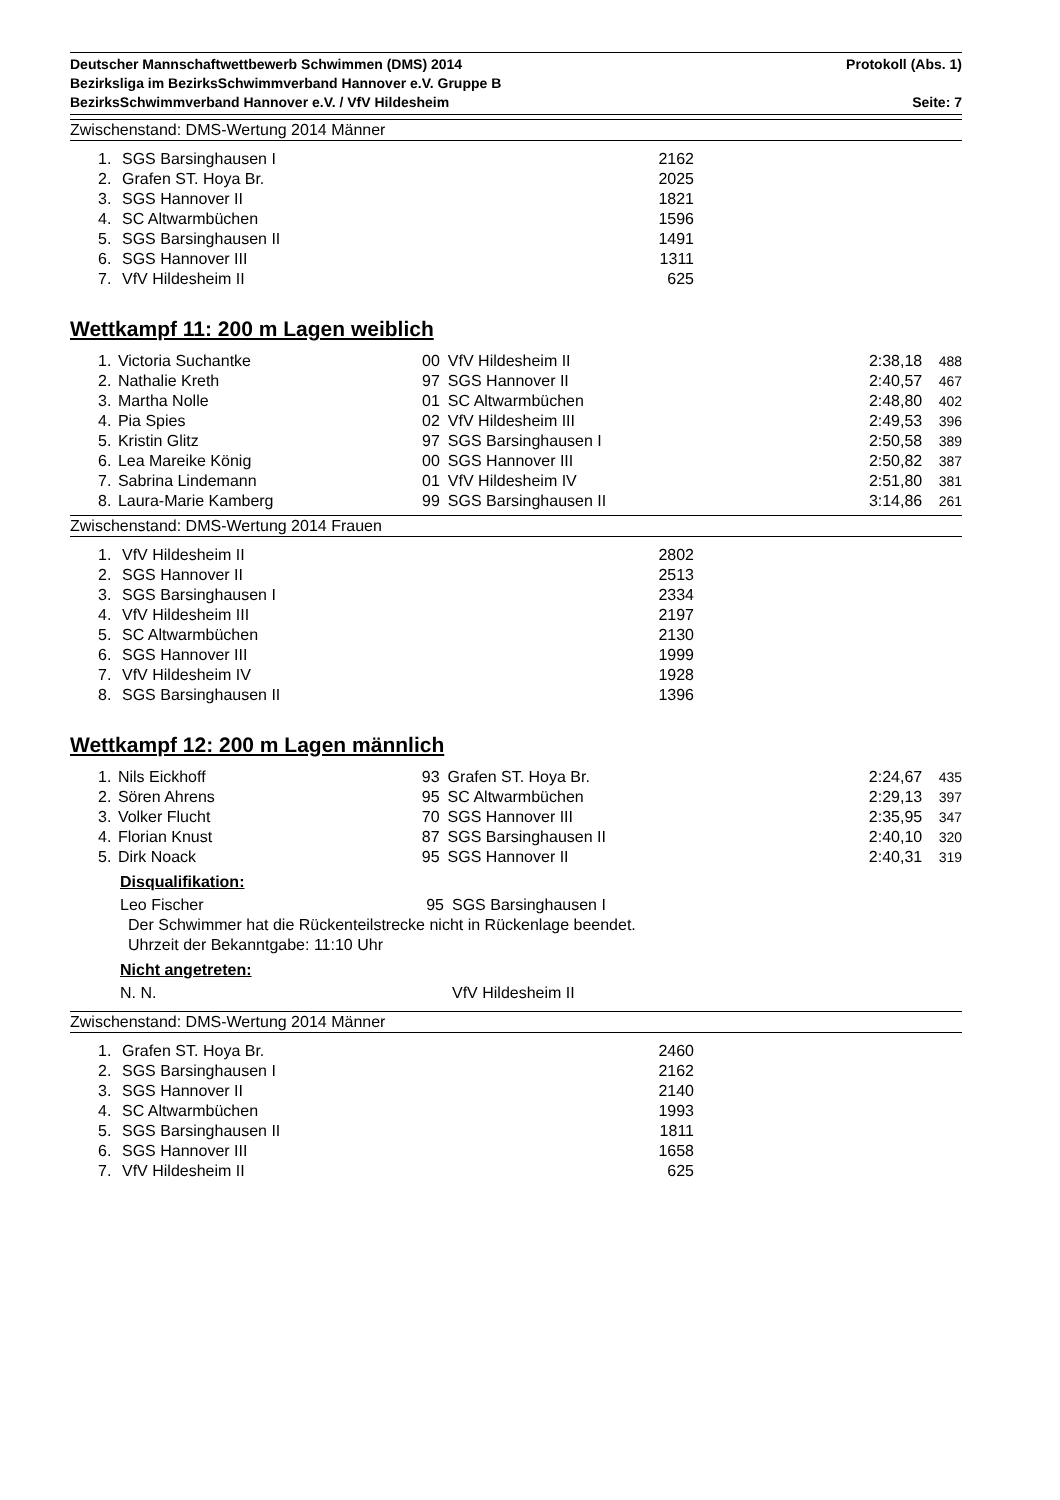Deutscher Mannschaftwettbewerb Schwimmen (DMS) 2014 Protokoll (Abs. 1)
Bezirksliga im BezirksSchwimmverband Hannover e.V. Gruppe B
BezirksSchwimmverband Hannover e.V. / VfV Hildesheim Seite: 7
Zwischenstand: DMS-Wertung 2014 Männer
| 1. | SGS Barsinghausen I | 2162 |
| 2. | Grafen ST. Hoya Br. | 2025 |
| 3. | SGS Hannover II | 1821 |
| 4. | SC Altwarmbüchen | 1596 |
| 5. | SGS Barsinghausen II | 1491 |
| 6. | SGS Hannover III | 1311 |
| 7. | VfV Hildesheim II | 625 |
Wettkampf 11: 200 m Lagen weiblich
| 1. | Victoria Suchantke | 00 | VfV Hildesheim II | 2:38,18 | 488 |
| 2. | Nathalie Kreth | 97 | SGS Hannover II | 2:40,57 | 467 |
| 3. | Martha Nolle | 01 | SC Altwarmbüchen | 2:48,80 | 402 |
| 4. | Pia Spies | 02 | VfV Hildesheim III | 2:49,53 | 396 |
| 5. | Kristin Glitz | 97 | SGS Barsinghausen I | 2:50,58 | 389 |
| 6. | Lea Mareike König | 00 | SGS Hannover III | 2:50,82 | 387 |
| 7. | Sabrina Lindemann | 01 | VfV Hildesheim IV | 2:51,80 | 381 |
| 8. | Laura-Marie Kamberg | 99 | SGS Barsinghausen II | 3:14,86 | 261 |
Zwischenstand: DMS-Wertung 2014 Frauen
| 1. | VfV Hildesheim II | 2802 |
| 2. | SGS Hannover II | 2513 |
| 3. | SGS Barsinghausen I | 2334 |
| 4. | VfV Hildesheim III | 2197 |
| 5. | SC Altwarmbüchen | 2130 |
| 6. | SGS Hannover III | 1999 |
| 7. | VfV Hildesheim IV | 1928 |
| 8. | SGS Barsinghausen II | 1396 |
Wettkampf 12: 200 m Lagen männlich
| 1. | Nils Eickhoff | 93 | Grafen ST. Hoya Br. | 2:24,67 | 435 |
| 2. | Sören Ahrens | 95 | SC Altwarmbüchen | 2:29,13 | 397 |
| 3. | Volker Flucht | 70 | SGS Hannover III | 2:35,95 | 347 |
| 4. | Florian Knust | 87 | SGS Barsinghausen II | 2:40,10 | 320 |
| 5. | Dirk Noack | 95 | SGS Hannover II | 2:40,31 | 319 |
Disqualifikation:
| Leo Fischer | 95 | SGS Barsinghausen I |
Der Schwimmer hat die Rückenteilstrecke nicht in Rückenlage beendet.
Uhrzeit der Bekanntgabe: 11:10 Uhr
Nicht angetreten:
| N. N. | | VfV Hildesheim II |
Zwischenstand: DMS-Wertung 2014 Männer
| 1. | Grafen ST. Hoya Br. | 2460 |
| 2. | SGS Barsinghausen I | 2162 |
| 3. | SGS Hannover II | 2140 |
| 4. | SC Altwarmbüchen | 1993 |
| 5. | SGS Barsinghausen II | 1811 |
| 6. | SGS Hannover III | 1658 |
| 7. | VfV Hildesheim II | 625 |